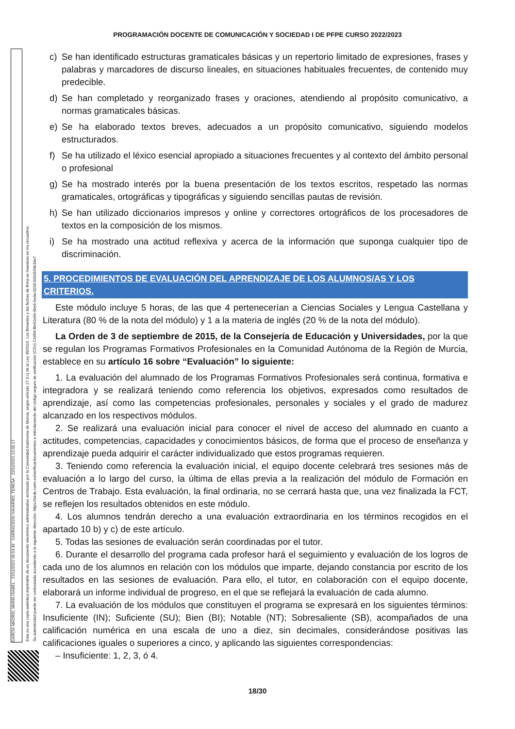PROGRAMACIÓN DOCENTE DE COMUNICACIÓN Y SOCIEDAD I DE PFPE CURSO 2022/2023
GARCÍA MADRID, MARÍA ISABEL 22/11/2022 09:53:49 CARRACEDO NAVARRO, TERESA 22/11/2022 13:05:17
Esta es una copia auténtica imprimible de un documento electrónico administrativo archivado por la Comunidad Autónoma de Murcia, según artículo 27.3.c) de la Ley 39/2015. Los firmantes y las fechas de firma se muestran en los recuadros.
Su autenticidad puede ser contrastada accediendo a la siguiente dirección: https://sede.carm.es/verificardocumentos e introduciendo del código seguro de verificación (CSV) CARM-f8e62e99-6be9-5eda-0028-0050569b34e7
c) Se han identificado estructuras gramaticales básicas y un repertorio limitado de expresiones, frases y palabras y marcadores de discurso lineales, en situaciones habituales frecuentes, de contenido muy predecible.
d) Se han completado y reorganizado frases y oraciones, atendiendo al propósito comunicativo, a normas gramaticales básicas.
e) Se ha elaborado textos breves, adecuados a un propósito comunicativo, siguiendo modelos estructurados.
f) Se ha utilizado el léxico esencial apropiado a situaciones frecuentes y al contexto del ámbito personal o profesional
g) Se ha mostrado interés por la buena presentación de los textos escritos, respetado las normas gramaticales, ortográficas y tipográficas y siguiendo sencillas pautas de revisión.
h) Se han utilizado diccionarios impresos y online y correctores ortográficos de los procesadores de textos en la composición de los mismos.
i) Se ha mostrado una actitud reflexiva y acerca de la información que suponga cualquier tipo de discriminación.
5. PROCEDIMIENTOS DE EVALUACIÓN DEL APRENDIZAJE DE LOS ALUMNOS/AS Y LOS CRITERIOS.
Este módulo incluye 5 horas, de las que 4 pertenecerían a Ciencias Sociales y Lengua Castellana y Literatura (80 % de la nota del módulo) y 1 a la materia de inglés (20 % de la nota del módulo).
La Orden de 3 de septiembre de 2015, de la Consejería de Educación y Universidades, por la que se regulan los Programas Formativos Profesionales en la Comunidad Autónoma de la Región de Murcia, establece en su artículo 16 sobre “Evaluación” lo siguiente:
1. La evaluación del alumnado de los Programas Formativos Profesionales será continua, formativa e integradora y se realizará teniendo como referencia los objetivos, expresados como resultados de aprendizaje, así como las competencias profesionales, personales y sociales y el grado de madurez alcanzado en los respectivos módulos.
2. Se realizará una evaluación inicial para conocer el nivel de acceso del alumnado en cuanto a actitudes, competencias, capacidades y conocimientos básicos, de forma que el proceso de enseñanza y aprendizaje pueda adquirir el carácter individualizado que estos programas requieren.
3. Teniendo como referencia la evaluación inicial, el equipo docente celebrará tres sesiones más de evaluación a lo largo del curso, la última de ellas previa a la realización del módulo de Formación en Centros de Trabajo. Esta evaluación, la final ordinaria, no se cerrará hasta que, una vez finalizada la FCT, se reflejen los resultados obtenidos en este módulo.
4. Los alumnos tendrán derecho a una evaluación extraordinaria en los términos recogidos en el apartado 10 b) y c) de este artículo.
5. Todas las sesiones de evaluación serán coordinadas por el tutor.
6. Durante el desarrollo del programa cada profesor hará el seguimiento y evaluación de los logros de cada uno de los alumnos en relación con los módulos que imparte, dejando constancia por escrito de los resultados en las sesiones de evaluación. Para ello, el tutor, en colaboración con el equipo docente, elaborará un informe individual de progreso, en el que se reflejará la evaluación de cada alumno.
7. La evaluación de los módulos que constituyen el programa se expresará en los siguientes términos: Insuficiente (IN); Suficiente (SU); Bien (BI); Notable (NT); Sobresaliente (SB), acompañados de una calificación numérica en una escala de uno a diez, sin decimales, considerándose positivas las calificaciones iguales o superiores a cinco, y aplicando las siguientes correspondencias:
– Insuficiente: 1, 2, 3, ó 4.
18/30